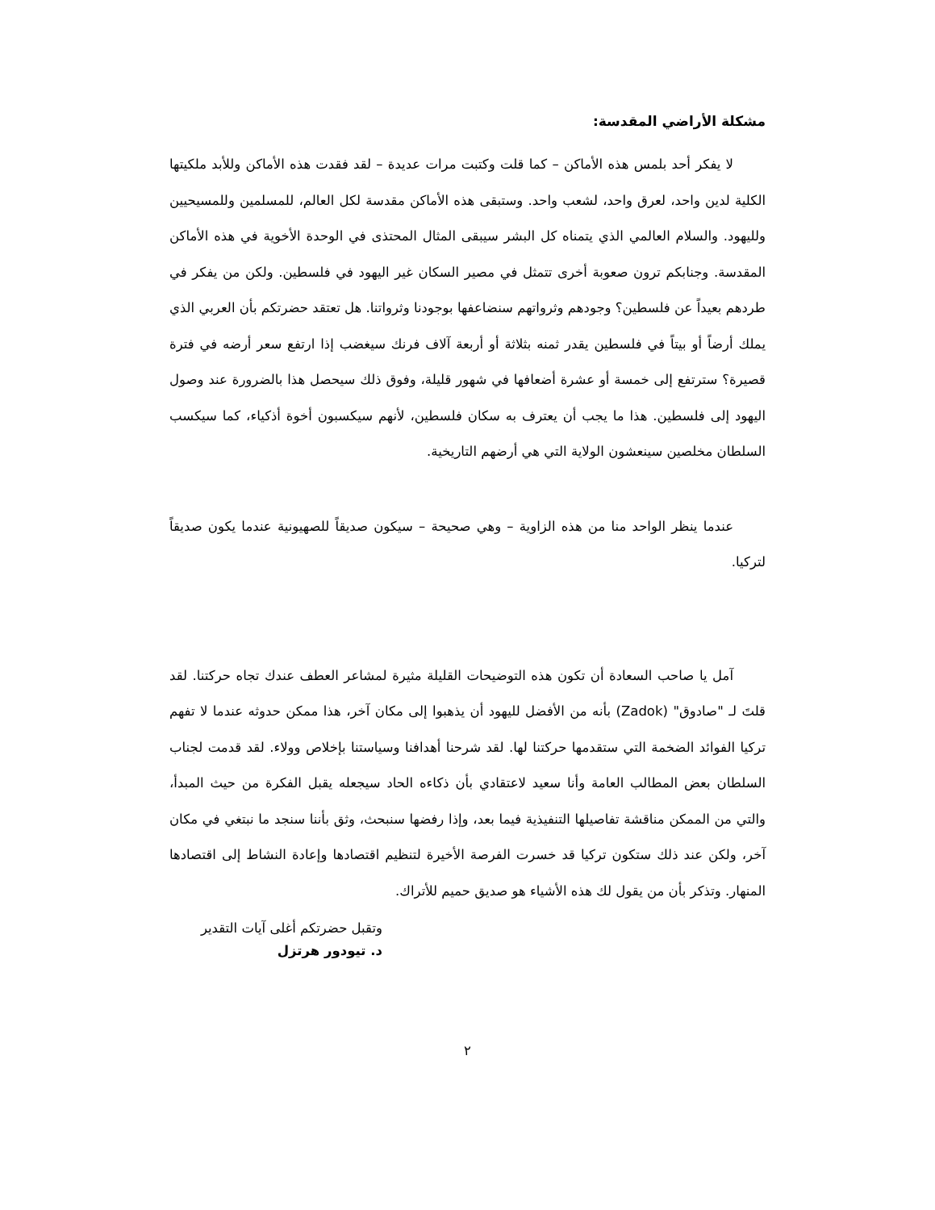مشكلة الأراضي المقدسة:
لا يفكر أحد بلمس هذه الأماكن – كما قلت وكتبت مرات عديدة – لقد فقدت هذه الأماكن وللأبد ملكيتها الكلية لدين واحد، لعرق واحد، لشعب واحد. وستبقى هذه الأماكن مقدسة لكل العالم، للمسلمين وللمسيحيين ولليهود. والسلام العالمي الذي يتمناه كل البشر سيبقى المثال المحتذى في الوحدة الأخوية في هذه الأماكن المقدسة. وجنابكم ترون صعوبة أخرى تتمثل في مصير السكان غير اليهود في فلسطين. ولكن من يفكر في طردهم بعيداً عن فلسطين؟ وجودهم وثرواتهم سنضاعفها بوجودنا وثرواتنا. هل تعتقد حضرتكم بأن العربي الذي يملك أرضاً أو بيتاً في فلسطين يقدر ثمنه بثلاثة أو أربعة آلاف فرنك سيغضب إذا ارتفع سعر أرضه في فترة قصيرة؟ سترتفع إلى خمسة أو عشرة أضعافها في شهور قليلة، وفوق ذلك سيحصل هذا بالضرورة عند وصول اليهود إلى فلسطين. هذا ما يجب أن يعترف به سكان فلسطين، لأنهم سيكسبون أخوة أذكياء، كما سيكسب السلطان مخلصين سينعشون الولاية التي هي أرضهم التاريخية.
عندما ينظر الواحد منا من هذه الزاوية – وهي صحيحة – سيكون صديقاً للصهيونية عندما يكون صديقاً لتركيا.
آمل يا صاحب السعادة أن تكون هذه التوضيحات القليلة مثيرة لمشاعر العطف عندك تجاه حركتنا. لقد قلتَ لـ "صادوق" (Zadok) بأنه من الأفضل لليهود أن يذهبوا إلى مكان آخر، هذا ممكن حدوثه عندما لا تفهم تركيا الفوائد الضخمة التي ستقدمها حركتنا لها. لقد شرحنا أهدافنا وسياستنا بإخلاص وولاء. لقد قدمت لجناب السلطان بعض المطالب العامة وأنا سعيد لاعتقادي بأن ذكاءه الحاد سيجعله يقبل الفكرة من حيث المبدأ، والتي من الممكن مناقشة تفاصيلها التنفيذية فيما بعد، وإذا رفضها سنبحث، وثق بأننا سنجد ما نبتغي في مكان آخر، ولكن عند ذلك ستكون تركيا قد خسرت الفرصة الأخيرة لتنظيم اقتصادها وإعادة النشاط إلى اقتصادها المنهار. وتذكر بأن من يقول لك هذه الأشياء هو صديق حميم للأتراك.
وتقبل حضرتكم أغلى آيات التقدير
د. تيودور هرتزل
٢